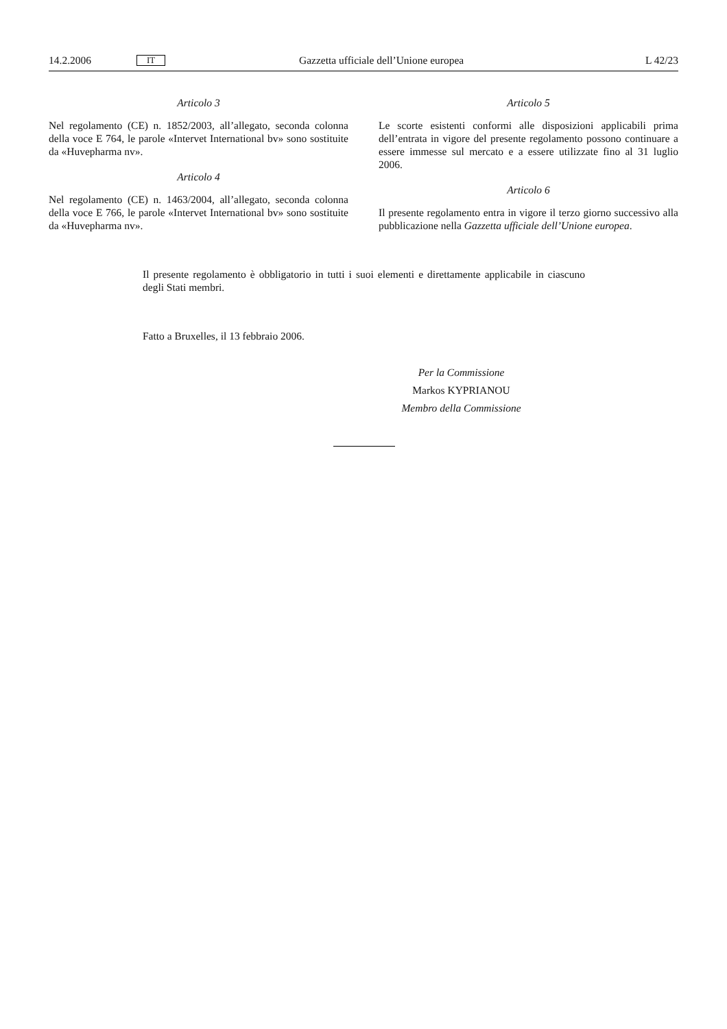14.2.2006 IT Gazzetta ufficiale dell’Unione europea L 42/23
Articolo 3
Nel regolamento (CE) n. 1852/2003, all’allegato, seconda colonna della voce E 764, le parole «Intervet International bv» sono sostituite da «Huvepharma nv».
Articolo 4
Nel regolamento (CE) n. 1463/2004, all’allegato, seconda colonna della voce E 766, le parole «Intervet International bv» sono sostituite da «Huvepharma nv».
Articolo 5
Le scorte esistenti conformi alle disposizioni applicabili prima dell’entrata in vigore del presente regolamento possono continuare a essere immesse sul mercato e a essere utilizzate fino al 31 luglio 2006.
Articolo 6
Il presente regolamento entra in vigore il terzo giorno successivo alla pubblicazione nella Gazzetta ufficiale dell’Unione europea.
Il presente regolamento è obbligatorio in tutti i suoi elementi e direttamente applicabile in ciascuno degli Stati membri.
Fatto a Bruxelles, il 13 febbraio 2006.
Per la Commissione
Markos KYPRIANOU
Membro della Commissione